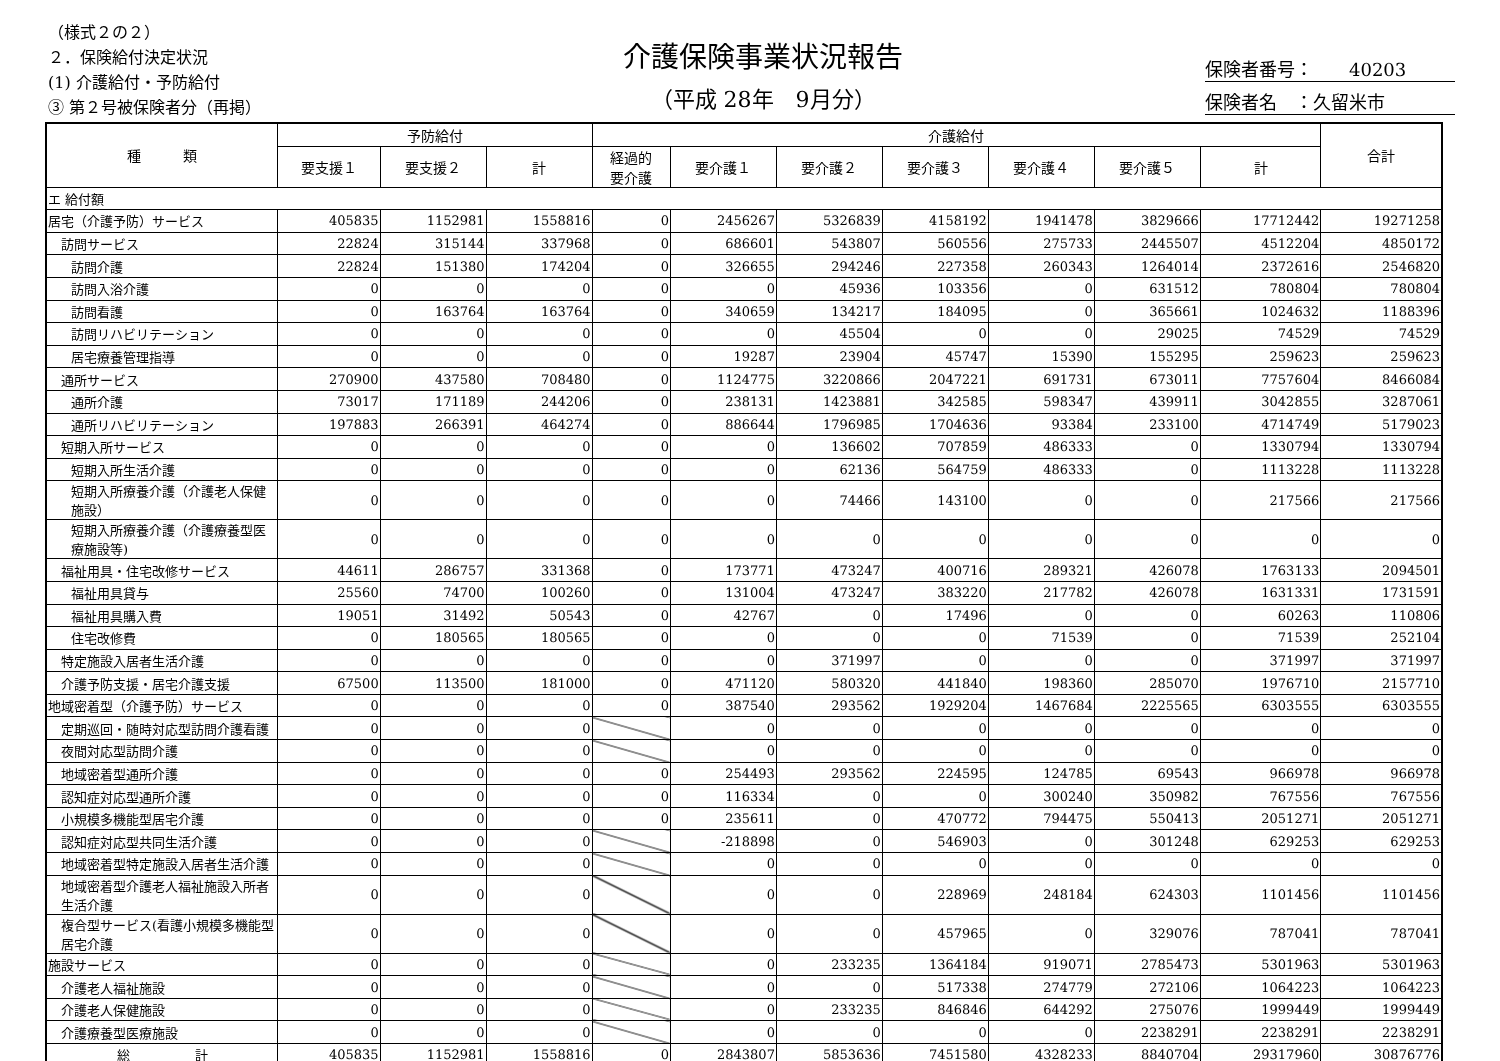（様式２の２）
２．保険給付決定状況
(1) 介護給付・予防給付
③ 第２号被保険者分（再掲）
介護保険事業状況報告
（平成 28年　9月分）
保険者番号：　　40203
保険者名　：久留米市
| 種 類 | 予防給付 | | | 介護給付 | | | | | | | 合計 |
| --- | --- | --- | --- | --- | --- | --- | --- | --- | --- | --- | --- |
| | 要支援１ | 要支援２ | 計 | 経過的 要介護 | 要介護１ | 要介護２ | 要介護３ | 要介護４ | 要介護５ | 計 | |
| エ 給付額 | | | | | | | | | | | |
| 居宅（介護予防）サービス | 405835 | 1152981 | 1558816 | 0 | 2456267 | 5326839 | 4158192 | 1941478 | 3829666 | 17712442 | 19271258 |
| 訪問サービス | 22824 | 315144 | 337968 | 0 | 686601 | 543807 | 560556 | 275733 | 2445507 | 4512204 | 4850172 |
| 訪問介護 | 22824 | 151380 | 174204 | 0 | 326655 | 294246 | 227358 | 260343 | 1264014 | 2372616 | 2546820 |
| 訪問入浴介護 | 0 | 0 | 0 | 0 | 0 | 45936 | 103356 | 0 | 631512 | 780804 | 780804 |
| 訪問看護 | 0 | 163764 | 163764 | 0 | 340659 | 134217 | 184095 | 0 | 365661 | 1024632 | 1188396 |
| 訪問リハビリテーション | 0 | 0 | 0 | 0 | 0 | 45504 | 0 | 0 | 29025 | 74529 | 74529 |
| 居宅療養管理指導 | 0 | 0 | 0 | 0 | 19287 | 23904 | 45747 | 15390 | 155295 | 259623 | 259623 |
| 通所サービス | 270900 | 437580 | 708480 | 0 | 1124775 | 3220866 | 2047221 | 691731 | 673011 | 7757604 | 8466084 |
| 通所介護 | 73017 | 171189 | 244206 | 0 | 238131 | 1423881 | 342585 | 598347 | 439911 | 3042855 | 3287061 |
| 通所リハビリテーション | 197883 | 266391 | 464274 | 0 | 886644 | 1796985 | 1704636 | 93384 | 233100 | 4714749 | 5179023 |
| 短期入所サービス | 0 | 0 | 0 | 0 | 0 | 136602 | 707859 | 486333 | 0 | 1330794 | 1330794 |
| 短期入所生活介護 | 0 | 0 | 0 | 0 | 0 | 62136 | 564759 | 486333 | 0 | 1113228 | 1113228 |
| 短期入所療養介護（介護老人保健施設） | 0 | 0 | 0 | 0 | 0 | 74466 | 143100 | 0 | 0 | 217566 | 217566 |
| 短期入所療養介護（介護療養型医療施設等) | 0 | 0 | 0 | 0 | 0 | 0 | 0 | 0 | 0 | 0 | 0 |
| 福祉用具・住宅改修サービス | 44611 | 286757 | 331368 | 0 | 173771 | 473247 | 400716 | 289321 | 426078 | 1763133 | 2094501 |
| 福祉用具貸与 | 25560 | 74700 | 100260 | 0 | 131004 | 473247 | 383220 | 217782 | 426078 | 1631331 | 1731591 |
| 福祉用具購入費 | 19051 | 31492 | 50543 | 0 | 42767 | 0 | 17496 | 0 | 0 | 60263 | 110806 |
| 住宅改修費 | 0 | 180565 | 180565 | 0 | 0 | 0 | 0 | 71539 | 0 | 71539 | 252104 |
| 特定施設入居者生活介護 | 0 | 0 | 0 | 0 | 0 | 371997 | 0 | 0 | 0 | 371997 | 371997 |
| 介護予防支援・居宅介護支援 | 67500 | 113500 | 181000 | 0 | 471120 | 580320 | 441840 | 198360 | 285070 | 1976710 | 2157710 |
| 地域密着型（介護予防）サービス | 0 | 0 | 0 | 0 | 387540 | 293562 | 1929204 | 1467684 | 2225565 | 6303555 | 6303555 |
| 定期巡回・随時対応型訪問介護看護 | 0 | 0 | 0 | | 0 | 0 | 0 | 0 | 0 | 0 | 0 |
| 夜間対応型訪問介護 | 0 | 0 | 0 | | 0 | 0 | 0 | 0 | 0 | 0 | 0 |
| 地域密着型通所介護 | 0 | 0 | 0 | 0 | 254493 | 293562 | 224595 | 124785 | 69543 | 966978 | 966978 |
| 認知症対応型通所介護 | 0 | 0 | 0 | 0 | 116334 | 0 | 0 | 300240 | 350982 | 767556 | 767556 |
| 小規模多機能型居宅介護 | 0 | 0 | 0 | 0 | 235611 | 0 | 470772 | 794475 | 550413 | 2051271 | 2051271 |
| 認知症対応型共同生活介護 | 0 | 0 | 0 | | -218898 | 0 | 546903 | 0 | 301248 | 629253 | 629253 |
| 地域密着型特定施設入居者生活介護 | 0 | 0 | 0 | | 0 | 0 | 0 | 0 | 0 | 0 | 0 |
| 地域密着型介護老人福祉施設入所者生活介護 | 0 | 0 | 0 | | 0 | 0 | 228969 | 248184 | 624303 | 1101456 | 1101456 |
| 複合型サービス(看護小規模多機能型居宅介護 | 0 | 0 | 0 | | 0 | 0 | 457965 | 0 | 329076 | 787041 | 787041 |
| 施設サービス | 0 | 0 | 0 | | 0 | 233235 | 1364184 | 919071 | 2785473 | 5301963 | 5301963 |
| 介護老人福祉施設 | 0 | 0 | 0 | | 0 | 0 | 517338 | 274779 | 272106 | 1064223 | 1064223 |
| 介護老人保健施設 | 0 | 0 | 0 | | 0 | 233235 | 846846 | 644292 | 275076 | 1999449 | 1999449 |
| 介護療養型医療施設 | 0 | 0 | 0 | | 0 | 0 | 0 | 0 | 2238291 | 2238291 | 2238291 |
| 総 計 | 405835 | 1152981 | 1558816 | 0 | 2843807 | 5853636 | 7451580 | 4328233 | 8840704 | 29317960 | 30876776 |